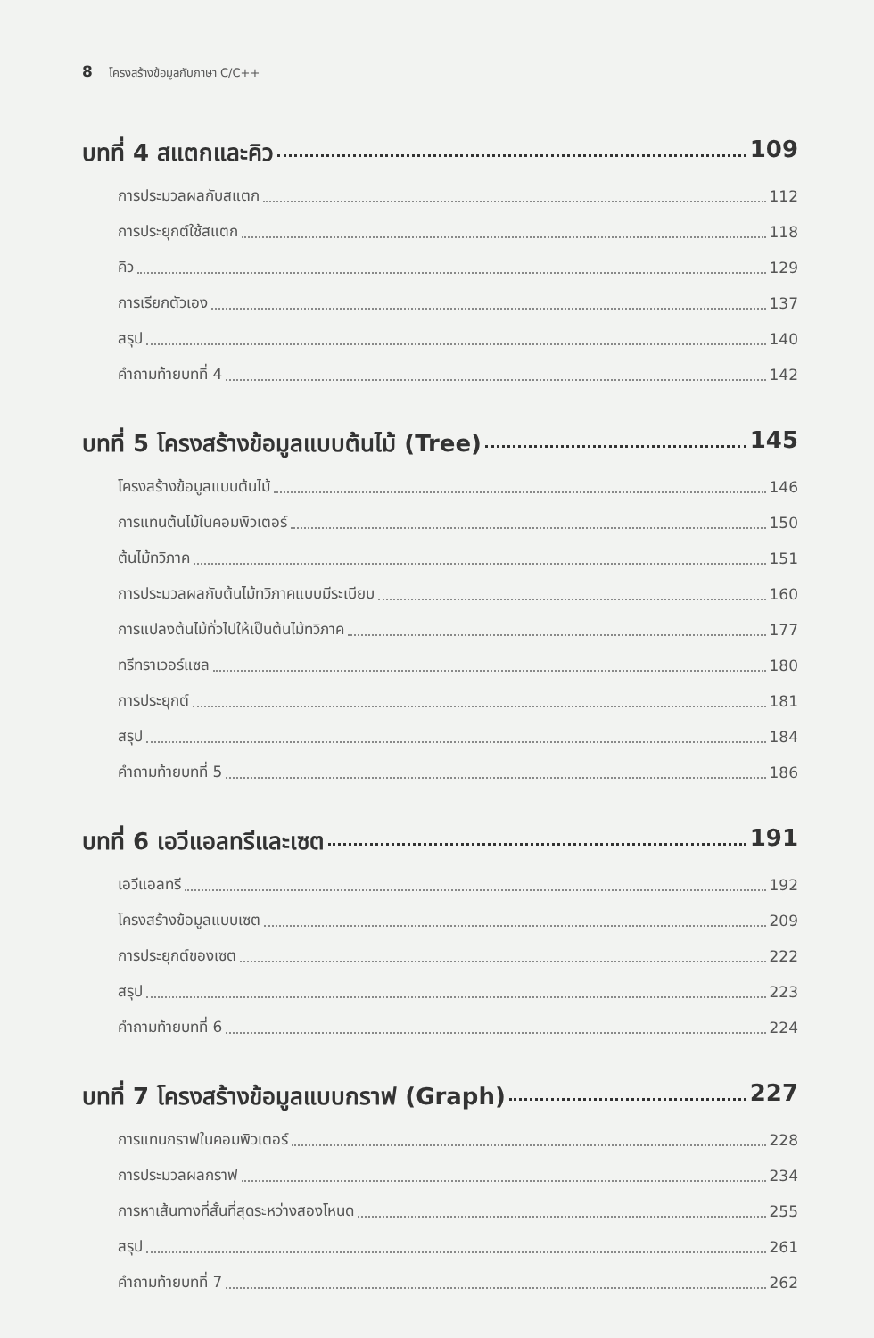8 โครงสร้างข้อมูลกับภาษา C/C++
บทที่ 4 สแตกและคิว 109
การประมวลผลกับสแตก 112
การประยุกต์ใช้สแตก 118
คิว 129
การเรียกตัวเอง 137
สรุป 140
คำถามท้ายบทที่ 4 142
บทที่ 5 โครงสร้างข้อมูลแบบต้นไม้ (Tree) 145
โครงสร้างข้อมูลแบบต้นไม้ 146
การแทนต้นไม้ในคอมพิวเตอร์ 150
ต้นไม้ทวิภาค 151
การประมวลผลกับต้นไม้ทวิภาคแบบมีระเบียบ 160
การแปลงต้นไม้ทั่วไปให้เป็นต้นไม้ทวิภาค 177
ทรีทราเวอร์แซล 180
การประยุกต์ 181
สรุป 184
คำถามท้ายบทที่ 5 186
บทที่ 6 เอวีแอลทรีและเซต 191
เอวีแอลทรี 192
โครงสร้างข้อมูลแบบเซต 209
การประยุกต์ของเซต 222
สรุป 223
คำถามท้ายบทที่ 6 224
บทที่ 7 โครงสร้างข้อมูลแบบกราฟ (Graph) 227
การแทนกราฟในคอมพิวเตอร์ 228
การประมวลผลกราฟ 234
การหาเส้นทางที่สั้นที่สุดระหว่างสองโหนด 255
สรุป 261
คำถามท้ายบทที่ 7 262